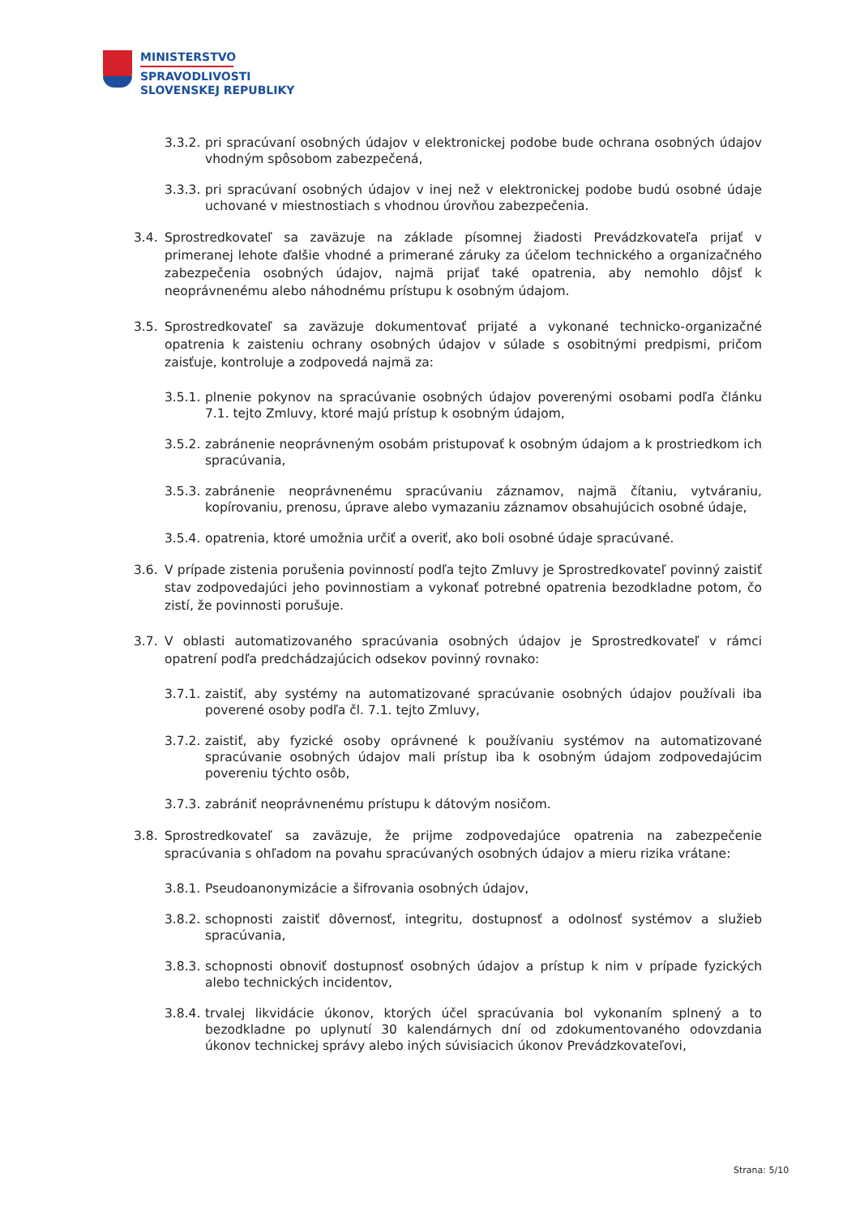MINISTERSTVO
SPRAVODLIVOSTI
SLOVENSKEJ REPUBLIKY
3.3.2. pri spracúvaní osobných údajov v elektronickej podobe bude ochrana osobných údajov vhodným spôsobom zabezpečená,
3.3.3. pri spracúvaní osobných údajov v inej než v elektronickej podobe budú osobné údaje uchované v miestnostiach s vhodnou úrovňou zabezpečenia.
3.4. Sprostredkovateľ sa zaväzuje na základe písomnej žiadosti Prevádzkovateľa prijať v primeranej lehote ďalšie vhodné a primerané záruky za účelom technického a organizačného zabezpečenia osobných údajov, najmä prijať také opatrenia, aby nemohlo dôjsť k neoprávnenému alebo náhodnému prístupu k osobným údajom.
3.5. Sprostredkovateľ sa zaväzuje dokumentovať prijaté a vykonané technicko-organizačné opatrenia k zaisteniu ochrany osobných údajov v súlade s osobitnými predpismi, pričom zaisťuje, kontroluje a zodpovedá najmä za:
3.5.1. plnenie pokynov na spracúvanie osobných údajov poverenými osobami podľa článku 7.1. tejto Zmluvy, ktoré majú prístup k osobným údajom,
3.5.2. zabránenie neoprávneným osobám pristupovať k osobným údajom a k prostriedkom ich spracúvania,
3.5.3. zabránenie neoprávnenému spracúvaniu záznamov, najmä čítaniu, vytváraniu, kopírovaniu, prenosu, úprave alebo vymazaniu záznamov obsahujúcich osobné údaje,
3.5.4. opatrenia, ktoré umožnia určiť a overiť, ako boli osobné údaje spracúvané.
3.6. V prípade zistenia porušenia povinností podľa tejto Zmluvy je Sprostredkovateľ povinný zaistiť stav zodpovedajúci jeho povinnostiam a vykonať potrebné opatrenia bezodkladne potom, čo zistí, že povinnosti porušuje.
3.7. V oblasti automatizovaného spracúvania osobných údajov je Sprostredkovateľ v rámci opatrení podľa predchádzajúcich odsekov povinný rovnako:
3.7.1. zaistiť, aby systémy na automatizované spracúvanie osobných údajov používali iba poverené osoby podľa čl. 7.1. tejto Zmluvy,
3.7.2. zaistiť, aby fyzické osoby oprávnené k používaniu systémov na automatizované spracúvanie osobných údajov mali prístup iba k osobným údajom zodpovedajúcim povereniu týchto osôb,
3.7.3. zabrániť neoprávnenému prístupu k dátovým nosičom.
3.8. Sprostredkovateľ sa zaväzuje, že prijme zodpovedajúce opatrenia na zabezpečenie spracúvania s ohľadom na povahu spracúvaných osobných údajov a mieru rizika vrátane:
3.8.1. Pseudoanonymizácie a šifrovania osobných údajov,
3.8.2. schopnosti zaistiť dôvernosť, integritu, dostupnosť a odolnosť systémov a služieb spracúvania,
3.8.3. schopnosti obnoviť dostupnosť osobných údajov a prístup k nim v prípade fyzických alebo technických incidentov,
3.8.4. trvalej likvidácie úkonov, ktorých účel spracúvania bol vykonaním splnený a to bezodkladne po uplynutí 30 kalendárnych dní od zdokumentovaného odovzdania úkonov technickej správy alebo iných súvisiacich úkonov Prevádzkovateľovi,
Strana: 5/10